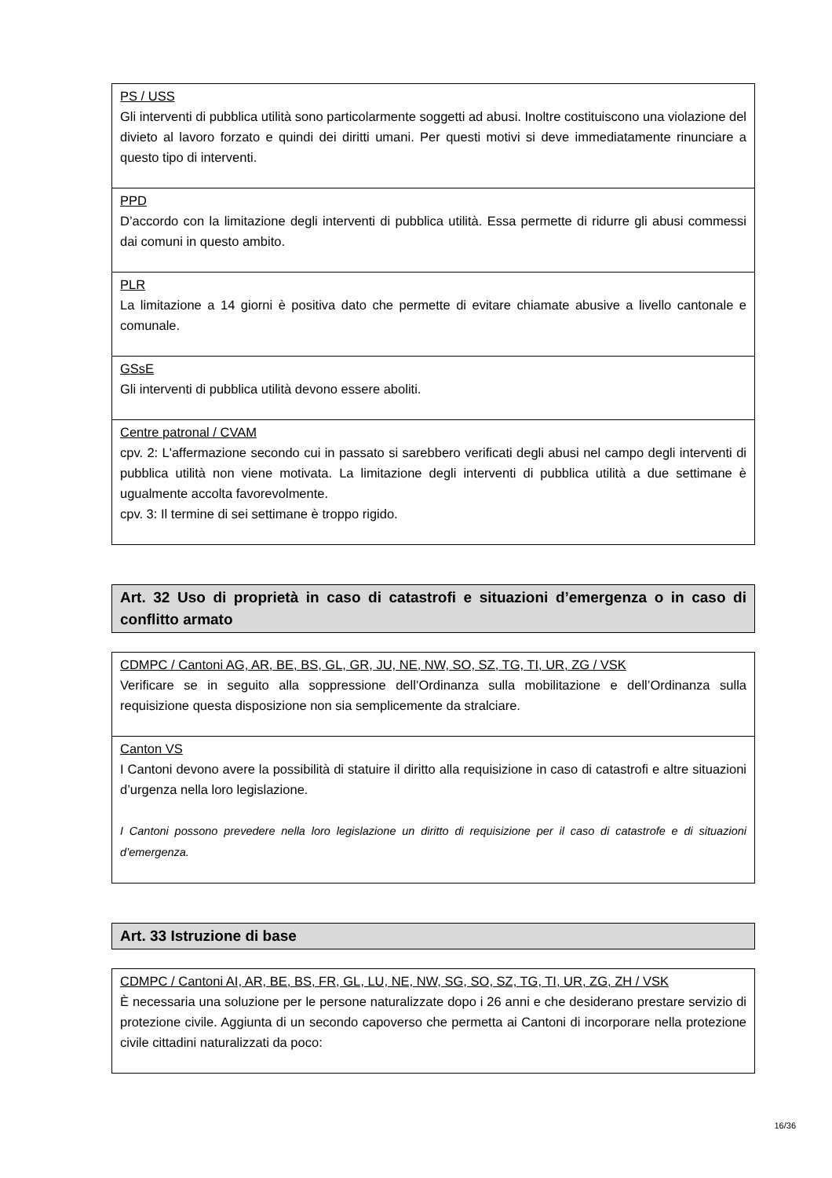| PS / USS Gli interventi di pubblica utilità sono particolarmente soggetti ad abusi. Inoltre costituiscono una violazione del divieto al lavoro forzato e quindi dei diritti umani. Per questi motivi si deve immediatamente rinunciare a questo tipo di interventi. |
| PPD D’accordo con la limitazione degli interventi di pubblica utilità. Essa permette di ridurre gli abusi commessi dai comuni in questo ambito. |
| PLR La limitazione a 14 giorni è positiva dato che permette di evitare chiamate abusive a livello cantonale e comunale. |
| GSsE Gli interventi di pubblica utilità devono essere aboliti. |
| Centre patronal / CVAM cpv. 2: L'affermazione secondo cui in passato si sarebbero verificati degli abusi nel campo degli interventi di pubblica utilità non viene motivata. La limitazione degli interventi di pubblica utilità a due settimane è ugualmente accolta favorevolmente. cpv. 3: Il termine di sei settimane è troppo rigido. |
| Art. 32 Uso di proprietà in caso di catastrofi e situazioni d’emergenza o in caso di conflitto armato |
| CDMPC / Cantoni AG, AR, BE, BS, GL, GR, JU, NE, NW, SO, SZ, TG, TI, UR, ZG / VSK Verificare se in seguito alla soppressione dell’Ordinanza sulla mobilitazione e dell’Ordinanza sulla requisizione questa disposizione non sia semplicemente da stralciare. |
| Canton VS I Cantoni devono avere la possibilità di statuire il diritto alla requisizione in caso di catastrofi e altre situazioni d’urgenza nella loro legislazione. I Cantoni possono prevedere nella loro legislazione un diritto di requisizione per il caso di catastrofe e di situazioni d’emergenza. |
| Art. 33 Istruzione di base |
| CDMPC / Cantoni AI, AR, BE, BS, FR, GL, LU, NE, NW, SG, SO, SZ, TG, TI, UR, ZG, ZH / VSK È necessaria una soluzione per le persone naturalizzate dopo i 26 anni e che desiderano prestare servizio di protezione civile. Aggiunta di un secondo capoverso che permetta ai Cantoni di incorporare nella protezione civile cittadini naturalizzati da poco: |
16/36